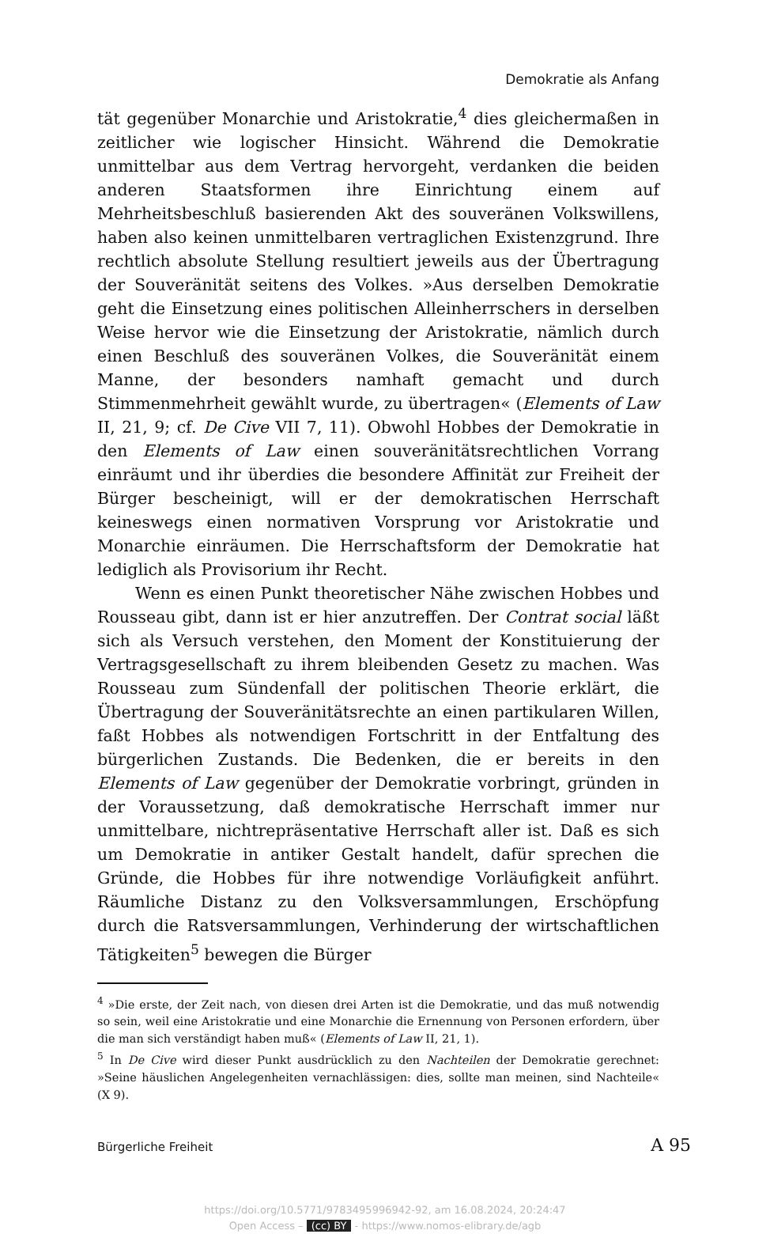Demokratie als Anfang
tät gegenüber Monarchie und Aristokratie,<sup>4</sup> dies gleichermaßen in zeitlicher wie logischer Hinsicht. Während die Demokratie unmittelbar aus dem Vertrag hervorgeht, verdanken die beiden anderen Staatsformen ihre Einrichtung einem auf Mehrheitsbeschluß basierenden Akt des souveränen Volkswillens, haben also keinen unmittelbaren vertraglichen Existenzgrund. Ihre rechtlich absolute Stellung resultiert jeweils aus der Übertragung der Souveränität seitens des Volkes. »Aus derselben Demokratie geht die Einsetzung eines politischen Alleinherrschers in derselben Weise hervor wie die Einsetzung der Aristokratie, nämlich durch einen Beschluß des souveränen Volkes, die Souveränität einem Manne, der besonders namhaft gemacht und durch Stimmenmehrheit gewählt wurde, zu übertragen« (Elements of Law II, 21, 9; cf. De Cive VII 7, 11). Obwohl Hobbes der Demokratie in den Elements of Law einen souveränitätsrechtlichen Vorrang einräumt und ihr überdies die besondere Affinität zur Freiheit der Bürger bescheinigt, will er der demokratischen Herrschaft keineswegs einen normativen Vorsprung vor Aristokratie und Monarchie einräumen. Die Herrschaftsform der Demokratie hat lediglich als Provisorium ihr Recht.
Wenn es einen Punkt theoretischer Nähe zwischen Hobbes und Rousseau gibt, dann ist er hier anzutreffen. Der Contrat social läßt sich als Versuch verstehen, den Moment der Konstituierung der Vertragsgesellschaft zu ihrem bleibenden Gesetz zu machen. Was Rousseau zum Sündenfall der politischen Theorie erklärt, die Übertragung der Souveränitätsrechte an einen partikularen Willen, faßt Hobbes als notwendigen Fortschritt in der Entfaltung des bürgerlichen Zustands. Die Bedenken, die er bereits in den Elements of Law gegenüber der Demokratie vorbringt, gründen in der Voraussetzung, daß demokratische Herrschaft immer nur unmittelbare, nichtrepräsentative Herrschaft aller ist. Daß es sich um Demokratie in antiker Gestalt handelt, dafür sprechen die Gründe, die Hobbes für ihre notwendige Vorläufigkeit anführt. Räumliche Distanz zu den Volksversammlungen, Erschöpfung durch die Ratsversammlungen, Verhinderung der wirtschaftlichen Tätigkeiten<sup>5</sup> bewegen die Bürger
<sup>4</sup> »Die erste, der Zeit nach, von diesen drei Arten ist die Demokratie, und das muß notwendig so sein, weil eine Aristokratie und eine Monarchie die Ernennung von Personen erfordern, über die man sich verständigt haben muß« (Elements of Law II, 21, 1).
<sup>5</sup> In De Cive wird dieser Punkt ausdrücklich zu den Nachteilen der Demokratie gerechnet: »Seine häuslichen Angelegenheiten vernachlässigen: dies, sollte man meinen, sind Nachteile« (X 9).
Bürgerliche Freiheit A 95
https://doi.org/10.5771/9783495996942-92, am 16.08.2024, 20:24:47
Open Access – (cc) BY - https://www.nomos-elibrary.de/agb